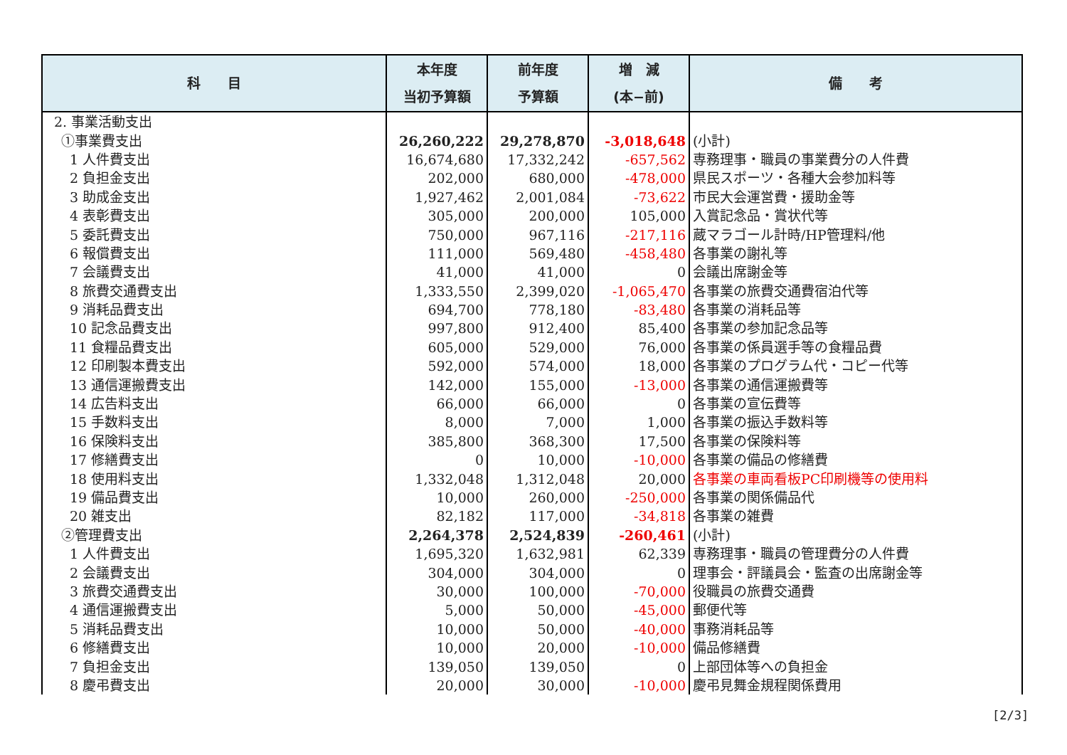| 科 目 | 本年度 当初予算額 | 前年度 予算額 | 増 減 (本−前) | 備 考 |
| --- | --- | --- | --- | --- |
| 2. 事業活動支出 | | | | |
| ①事業費支出 | 26,260,222 | 29,278,870 | -3,018,648 | (小計) |
| 1 人件費支出 | 16,674,680 | 17,332,242 | -657,562 | 専務理事・職員の事業費分の人件費 |
| 2 負担金支出 | 202,000 | 680,000 | -478,000 | 県民スポーツ・各種大会参加料等 |
| 3 助成金支出 | 1,927,462 | 2,001,084 | -73,622 | 市民大会運営費・援助金等 |
| 4 表彰費支出 | 305,000 | 200,000 | 105,000 | 入賞記念品・賞状代等 |
| 5 委託費支出 | 750,000 | 967,116 | -217,116 | 蔵マラゴール計時/HP管理料/他 |
| 6 報償費支出 | 111,000 | 569,480 | -458,480 | 各事業の謝礼等 |
| 7 会議費支出 | 41,000 | 41,000 | 0 | 会議出席謝金等 |
| 8 旅費交通費支出 | 1,333,550 | 2,399,020 | -1,065,470 | 各事業の旅費交通費宿泊代等 |
| 9 消耗品費支出 | 694,700 | 778,180 | -83,480 | 各事業の消耗品等 |
| 10 記念品費支出 | 997,800 | 912,400 | 85,400 | 各事業の参加記念品等 |
| 11 食糧品費支出 | 605,000 | 529,000 | 76,000 | 各事業の係員選手等の食糧品費 |
| 12 印刷製本費支出 | 592,000 | 574,000 | 18,000 | 各事業のプログラム代・コピー代等 |
| 13 通信運搬費支出 | 142,000 | 155,000 | -13,000 | 各事業の通信運搬費等 |
| 14 広告料支出 | 66,000 | 66,000 | 0 | 各事業の宣伝費等 |
| 15 手数料支出 | 8,000 | 7,000 | 1,000 | 各事業の振込手数料等 |
| 16 保険料支出 | 385,800 | 368,300 | 17,500 | 各事業の保険料等 |
| 17 修繕費支出 | 0 | 10,000 | -10,000 | 各事業の備品の修繕費 |
| 18 使用料支出 | 1,332,048 | 1,312,048 | 20,000 | 各事業の車両看板PC印刷機等の使用料 |
| 19 備品費支出 | 10,000 | 260,000 | -250,000 | 各事業の関係備品代 |
| 20 雑支出 | 82,182 | 117,000 | -34,818 | 各事業の雑費 |
| ②管理費支出 | 2,264,378 | 2,524,839 | -260,461 | (小計) |
| 1 人件費支出 | 1,695,320 | 1,632,981 | 62,339 | 専務理事・職員の管理費分の人件費 |
| 2 会議費支出 | 304,000 | 304,000 | 0 | 理事会・評議員会・監査の出席謝金等 |
| 3 旅費交通費支出 | 30,000 | 100,000 | -70,000 | 役職員の旅費交通費 |
| 4 通信運搬費支出 | 5,000 | 50,000 | -45,000 | 郵便代等 |
| 5 消耗品費支出 | 10,000 | 50,000 | -40,000 | 事務消耗品等 |
| 6 修繕費支出 | 10,000 | 20,000 | -10,000 | 備品修繕費 |
| 7 負担金支出 | 139,050 | 139,050 | 0 | 上部団体等への負担金 |
| 8 慶弔費支出 | 20,000 | 30,000 | -10,000 | 慶弔見舞金規程関係費用 |
[2/3]